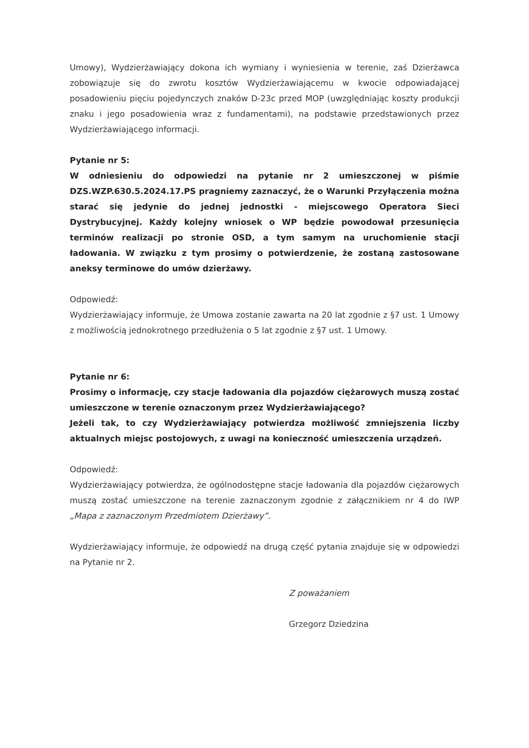Umowy), Wydzierżawiający dokona ich wymiany i wyniesienia w terenie, zaś Dzierżawca zobowiązuje się do zwrotu kosztów Wydzierżawiającemu w kwocie odpowiadającej posadowieniu pięciu pojedynczych znaków D-23c przed MOP (uwzględniając koszty produkcji znaku i jego posadowienia wraz z fundamentami), na podstawie przedstawionych przez Wydzierżawiającego informacji.
Pytanie nr 5:
W odniesieniu do odpowiedzi na pytanie nr 2 umieszczonej w piśmie DZS.WZP.630.5.2024.17.PS pragniemy zaznaczyć, że o Warunki Przyłączenia można starać się jedynie do jednej jednostki - miejscowego Operatora Sieci Dystrybucyjnej. Każdy kolejny wniosek o WP będzie powodował przesunięcia terminów realizacji po stronie OSD, a tym samym na uruchomienie stacji ładowania. W związku z tym prosimy o potwierdzenie, że zostaną zastosowane aneksy terminowe do umów dzierżawy.
Odpowiedź:
Wydzierżawiający informuje, że Umowa zostanie zawarta na 20 lat zgodnie z §7 ust. 1 Umowy z możliwością jednokrotnego przedłużenia o 5 lat zgodnie z §7 ust. 1 Umowy.
Pytanie nr 6:
Prosimy o informację, czy stacje ładowania dla pojazdów ciężarowych muszą zostać umieszczone w terenie oznaczonym przez Wydzierżawiającego?
Jeżeli tak, to czy Wydzierżawiający potwierdza możliwość zmniejszenia liczby aktualnych miejsc postojowych, z uwagi na konieczność umieszczenia urządzeń.
Odpowiedź:
Wydzierżawiający potwierdza, że ogólnodostępne stacje ładowania dla pojazdów ciężarowych muszą zostać umieszczone na terenie zaznaczonym zgodnie z załącznikiem nr 4 do IWP „Mapa z zaznaczonym Przedmiotem Dzierżawy”.
Wydzierżawiający informuje, że odpowiedź na drugą część pytania znajduje się w odpowiedzi na Pytanie nr 2.
Z poważaniem
Grzegorz Dziedzina